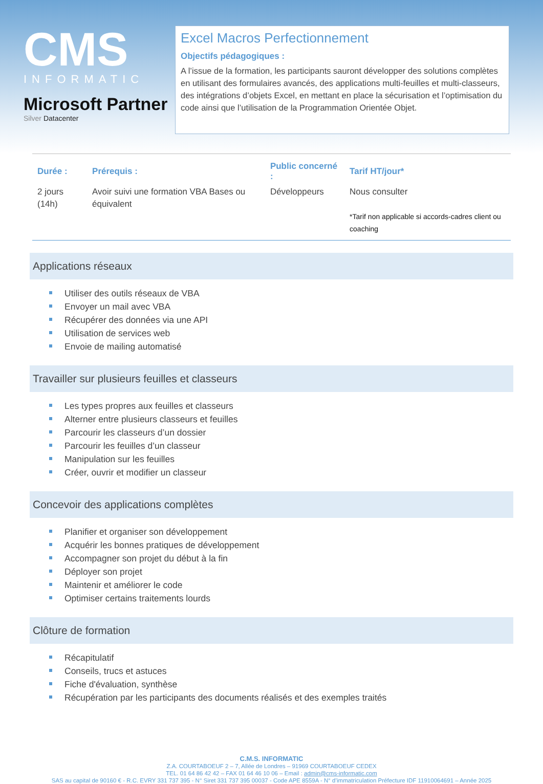CMS
INFORMATIC
Microsoft Partner
Silver Datacenter
Excel Macros Perfectionnement
Objectifs pédagogiques :
A l’issue de la formation, les participants sauront développer des solutions complètes en utilisant des formulaires avancés, des applications multi-feuilles et multi-classeurs, des intégrations d’objets Excel, en mettant en place la sécurisation et l’optimisation du code ainsi que l’utilisation de la Programmation Orientée Objet.
| Durée : | Prérequis : | Public concerné : | Tarif HT/jour* |
| --- | --- | --- | --- |
| 2 jours (14h) | Avoir suivi une formation VBA Bases ou équivalent | Développeurs | Nous consulter *Tarif non applicable si accords-cadres client ou coaching |
Applications réseaux
Utiliser des outils réseaux de VBA
Envoyer un mail avec VBA
Récupérer des données via une API
Utilisation de services web
Envoie de mailing automatisé
Travailler sur plusieurs feuilles et classeurs
Les types propres aux feuilles et classeurs
Alterner entre plusieurs classeurs et feuilles
Parcourir les classeurs d’un dossier
Parcourir les feuilles d’un classeur
Manipulation sur les feuilles
Créer, ouvrir et modifier un classeur
Concevoir des applications complètes
Planifier et organiser son développement
Acquérir les bonnes pratiques de développement
Accompagner son projet du début à la fin
Déployer son projet
Maintenir et améliorer le code
Optimiser certains traitements lourds
Clôture de formation
Récapitulatif
Conseils, trucs et astuces
Fiche d'évaluation, synthèse
Récupération par les participants des documents réalisés et des exemples traités
C.M.S. INFORMATIC
Z.A. COURTABOEUF 2 – 7, Allée de Londres – 91969 COURTABOEUF CEDEX
TEL. 01 64 86 42 42 – FAX 01 64 46 10 06 – Email : admin@cms-informatic.com
SAS au capital de 90160 € - R.C. EVRY 331 737 395 - N° Siret 331 737 395 00037 - Code APE 8559A - N° d’immatriculation Préfecture IDF 11910064691 – Année 2025